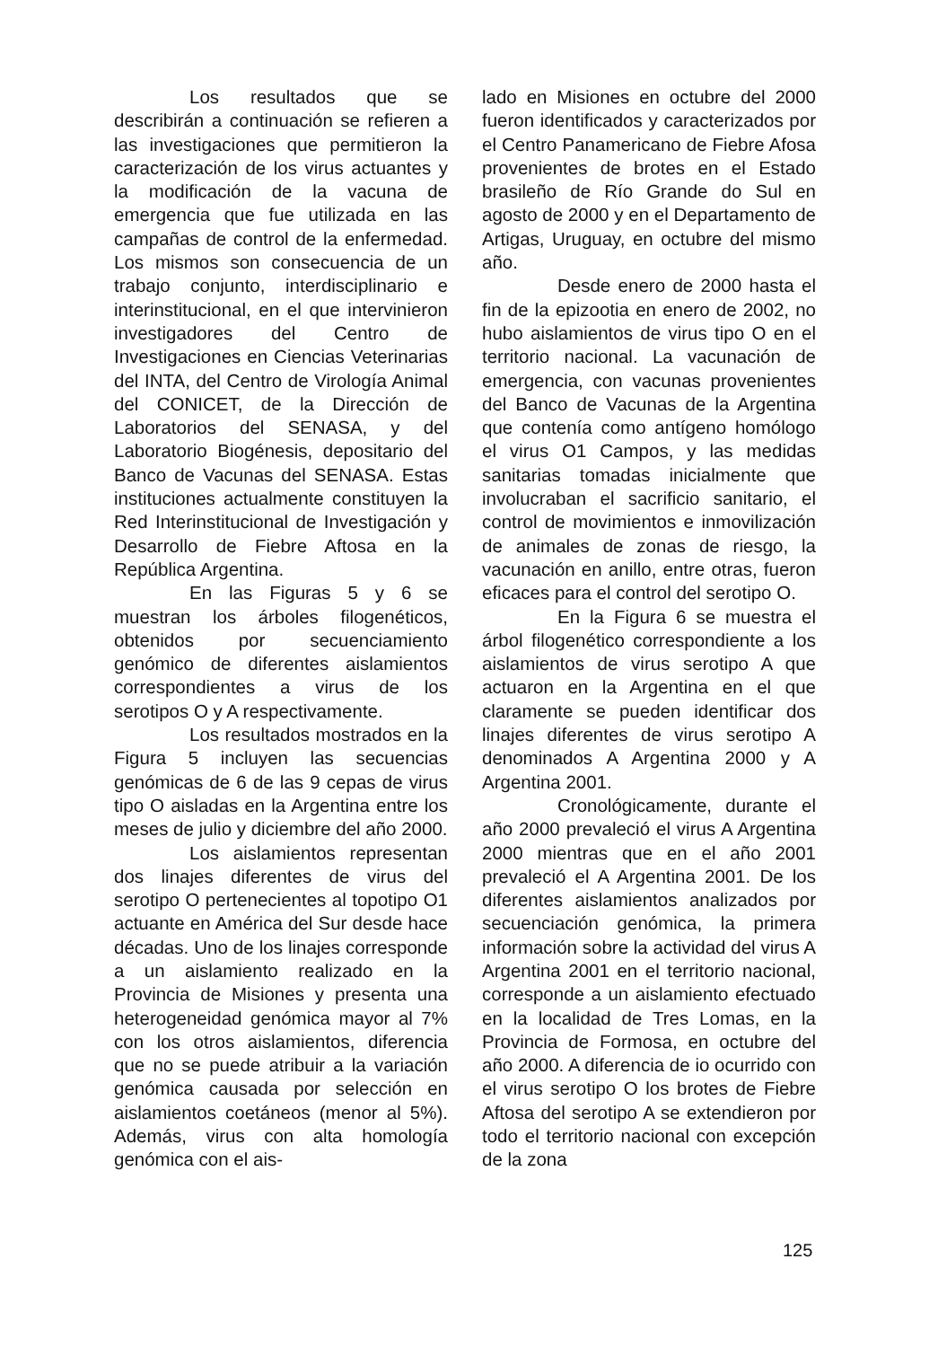Los resultados que se describirán a continuación se refieren a las investigaciones que permitieron la caracterización de los virus actuantes y la modificación de la vacuna de emergencia que fue utilizada en las campañas de control de la enfermedad. Los mismos son consecuencia de un trabajo conjunto, interdisciplinario e interinstitucional, en el que intervinieron investigadores del Centro de Investigaciones en Ciencias Veterinarias del INTA, del Centro de Virología Animal del CONICET, de la Dirección de Laboratorios del SENASA, y del Laboratorio Biogénesis, depositario del Banco de Vacunas del SENASA. Estas instituciones actualmente constituyen la Red Interinstitucional de Investigación y Desarrollo de Fiebre Aftosa en la República Argentina.
En las Figuras 5 y 6 se muestran los árboles filogenéticos, obtenidos por secuenciamiento genómico de diferentes aislamientos correspondientes a virus de los serotipos O y A respectivamente.
Los resultados mostrados en la Figura 5 incluyen las secuencias genómicas de 6 de las 9 cepas de virus tipo O aisladas en la Argentina entre los meses de julio y diciembre del año 2000.
Los aislamientos representan dos linajes diferentes de virus del serotipo O pertenecientes al topotipo O1 actuante en América del Sur desde hace décadas. Uno de los linajes corresponde a un aislamiento realizado en la Provincia de Misiones y presenta una heterogeneidad genómica mayor al 7% con los otros aislamientos, diferencia que no se puede atribuir a la variación genómica causada por selección en aislamientos coetáneos (menor al 5%). Además, virus con alta homología genómica con el ais-
lado en Misiones en octubre del 2000 fueron identificados y caracterizados por el Centro Panamericano de Fiebre Afosa provenientes de brotes en el Estado brasileño de Río Grande do Sul en agosto de 2000 y en el Departamento de Artigas, Uruguay, en octubre del mismo año.
Desde enero de 2000 hasta el fin de la epizootia en enero de 2002, no hubo aislamientos de virus tipo O en el territorio nacional. La vacunación de emergencia, con vacunas provenientes del Banco de Vacunas de la Argentina que contenía como antígeno homólogo el virus O1 Campos, y las medidas sanitarias tomadas inicialmente que involucraban el sacrificio sanitario, el control de movimientos e inmovilización de animales de zonas de riesgo, la vacunación en anillo, entre otras, fueron eficaces para el control del serotipo O.
En la Figura 6 se muestra el árbol filogenético correspondiente a los aislamientos de virus serotipo A que actuaron en la Argentina en el que claramente se pueden identificar dos linajes diferentes de virus serotipo A denominados A Argentina 2000 y A Argentina 2001.
Cronológicamente, durante el año 2000 prevaleció el virus A Argentina 2000 mientras que en el año 2001 prevaleció el A Argentina 2001. De los diferentes aislamientos analizados por secuenciación genómica, la primera información sobre la actividad del virus A Argentina 2001 en el territorio nacional, corresponde a un aislamiento efectuado en la localidad de Tres Lomas, en la Provincia de Formosa, en octubre del año 2000. A diferencia de io ocurrido con el virus serotipo O los brotes de Fiebre Aftosa del serotipo A se extendieron por todo el territorio nacional con excepción de la zona
125